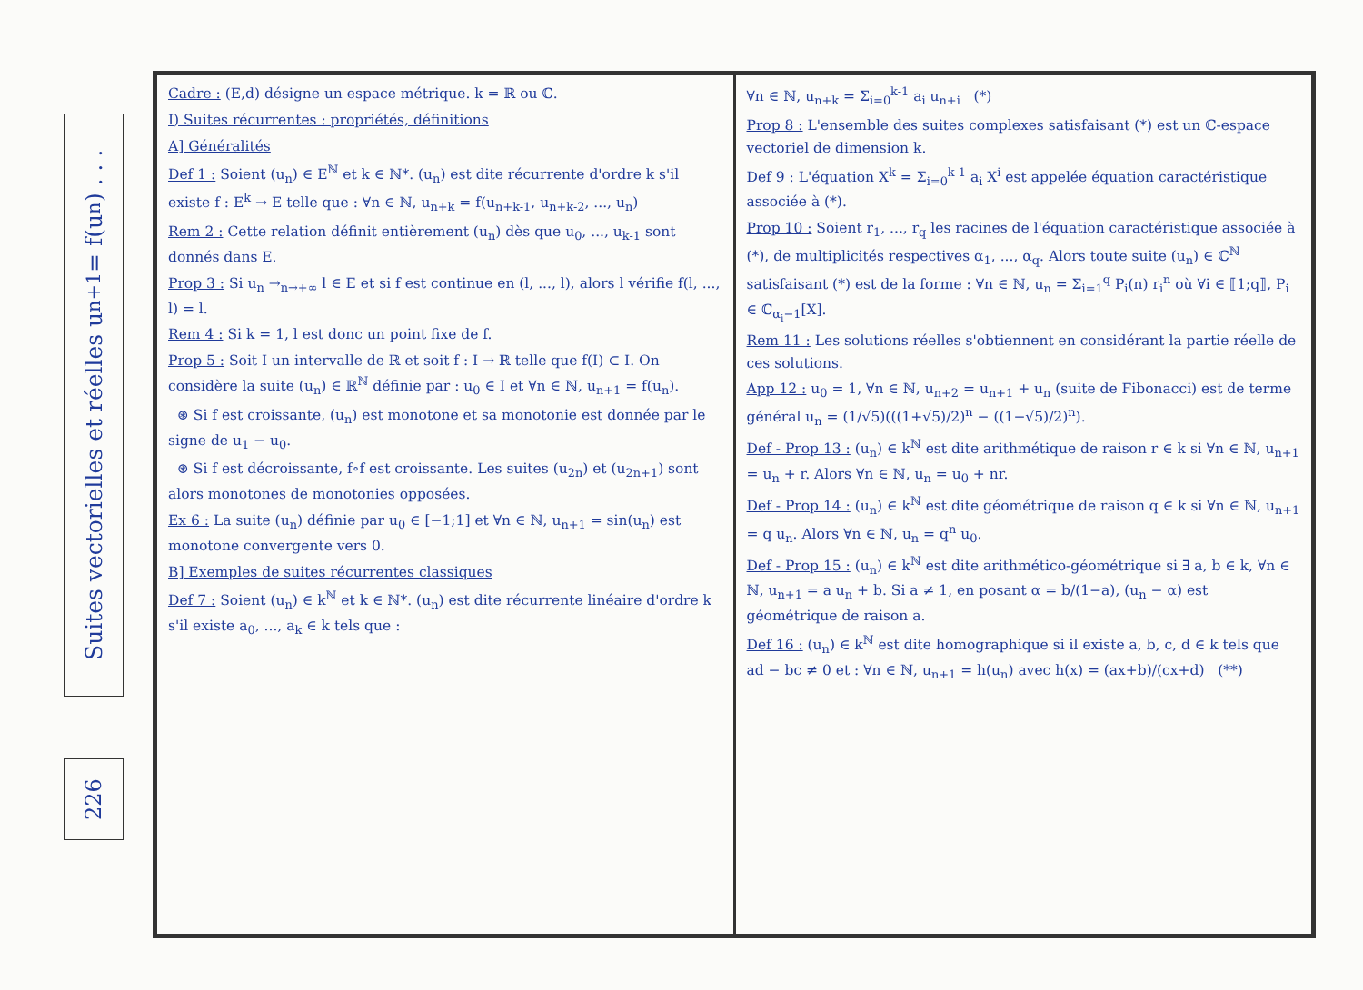Suites vectorielles et réelles u<sub>n+1</sub> = f(u<sub>n</sub>) . . .
226
Cadre : (E,d) désigne un espace métrique. k = ℝ ou ℂ.
I) Suites récurrentes : propriétés, définitions
A] Généralités
Def 1 : Soient (u<sub>n</sub>) ∈ E<sup>ℕ</sup> et k ∈ ℕ*. (u<sub>n</sub>) est dite récurrente d'ordre k s'il existe f : E<sup>k</sup> → E telle que : ∀n ∈ ℕ, u<sub>n+k</sub> = f(u<sub>n+k-1</sub>, u<sub>n+k-2</sub>, ..., u<sub>n</sub>)
Rem 2 : Cette relation définit entièrement (u<sub>n</sub>) dès que u<sub>0</sub>, ..., u<sub>k-1</sub> sont donnés dans E.
Prop 3 : Si u<sub>n</sub> →<sub>n→+∞</sub> l ∈ E et si f est continue en (l, ..., l), alors l vérifie f(l, ..., l) = l.
Rem 4 : Si k = 1, l est donc un point fixe de f.
Prop 5 : Soit I un intervalle de ℝ et soit f : I → ℝ telle que f(I) ⊂ I. On considère la suite (u<sub>n</sub>) ∈ ℝ<sup>ℕ</sup> définie par : u<sub>0</sub> ∈ I et ∀n ∈ ℕ, u<sub>n+1</sub> = f(u<sub>n</sub>).
⊛ Si f est croissante, (u<sub>n</sub>) est monotone et sa monotonie est donnée par le signe de u<sub>1</sub> − u<sub>0</sub>.
⊛ Si f est décroissante, f∘f est croissante. Les suites (u<sub>2n</sub>) et (u<sub>2n+1</sub>) sont alors monotones de monotonies opposées.
Ex 6 : La suite (u<sub>n</sub>) définie par u<sub>0</sub> ∈ [−1;1] et ∀n ∈ ℕ, u<sub>n+1</sub> = sin(u<sub>n</sub>) est monotone convergente vers 0.
B] Exemples de suites récurrentes classiques
Def 7 : Soient (u<sub>n</sub>) ∈ k<sup>ℕ</sup> et k ∈ ℕ*. (u<sub>n</sub>) est dite récurrente linéaire d'ordre k s'il existe a<sub>0</sub>, ..., a<sub>k</sub> ∈ k tels que :
∀n ∈ ℕ, u<sub>n+k</sub> = Σ<sub>i=0</sub><sup>k-1</sup> a<sub>i</sub> u<sub>n+i</sub> (*)
Prop 8 : L'ensemble des suites complexes satisfaisant (*) est un ℂ-espace vectoriel de dimension k.
Def 9 : L'équation X<sup>k</sup> = Σ<sub>i=0</sub><sup>k-1</sup> a<sub>i</sub> X<sup>i</sup> est appelée équation caractéristique associée à (*).
Prop 10 : Soient r<sub>1</sub>, ..., r<sub>q</sub> les racines de l'équation caractéristique associée à (*), de multiplicités respectives α<sub>1</sub>, ..., α<sub>q</sub>. Alors toute suite (u<sub>n</sub>) ∈ ℂ<sup>ℕ</sup> satisfaisant (*) est de la forme : ∀n ∈ ℕ, u<sub>n</sub> = Σ<sub>i=1</sub><sup>q</sup> P<sub>i</sub>(n) r<sub>i</sub><sup>n</sup> où ∀i ∈ ⟦1;q⟧, P<sub>i</sub> ∈ ℂ<sub>α<sub>i</sub>−1</sub>[X].
Rem 11 : Les solutions réelles s'obtiennent en considérant la partie réelle de ces solutions.
App 12 : u<sub>0</sub> = 1, ∀n ∈ ℕ, u<sub>n+2</sub> = u<sub>n+1</sub> + u<sub>n</sub> (suite de Fibonacci) est de terme général u<sub>n</sub> = (1/√5)(((1+√5)/2)<sup>n</sup> − ((1−√5)/2)<sup>n</sup>).
Def - Prop 13 : (u<sub>n</sub>) ∈ k<sup>ℕ</sup> est dite arithmétique de raison r ∈ k si ∀n ∈ ℕ, u<sub>n+1</sub> = u<sub>n</sub> + r. Alors ∀n ∈ ℕ, u<sub>n</sub> = u<sub>0</sub> + nr.
Def - Prop 14 : (u<sub>n</sub>) ∈ k<sup>ℕ</sup> est dite géométrique de raison q ∈ k si ∀n ∈ ℕ, u<sub>n+1</sub> = q u<sub>n</sub>. Alors ∀n ∈ ℕ, u<sub>n</sub> = q<sup>n</sup> u<sub>0</sub>.
Def - Prop 15 : (u<sub>n</sub>) ∈ k<sup>ℕ</sup> est dite arithmético-géométrique si ∃ a, b ∈ k, ∀n ∈ ℕ, u<sub>n+1</sub> = a u<sub>n</sub> + b. Si a ≠ 1, en posant α = b/(1−a), (u<sub>n</sub> − α) est géométrique de raison a.
Def 16 : (u<sub>n</sub>) ∈ k<sup>ℕ</sup> est dite homographique si il existe a, b, c, d ∈ k tels que ad − bc ≠ 0 et : ∀n ∈ ℕ, u<sub>n+1</sub> = h(u<sub>n</sub>) avec h(x) = (ax+b)/(cx+d) (**)